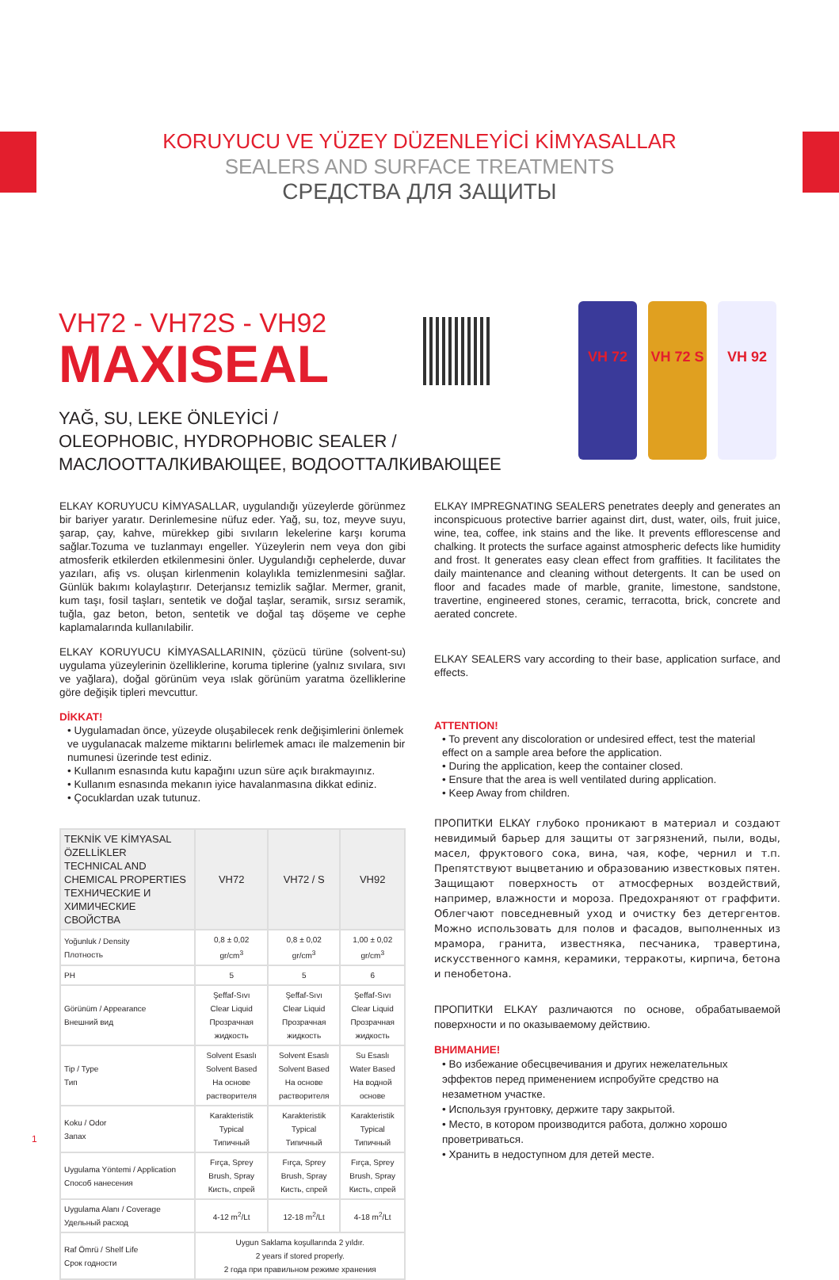KORUYUCU VE YÜZEY DÜZENLEYİCİ KİMYASALLAR
SEALERS AND SURFACE TREATMENTS
СРЕДСТВА ДЛЯ ЗАЩИТЫ
VH72 - VH72S - VH92
MAXISEAL
YAĞ, SU, LEKE ÖNLEYİCİ /
OLEOPHOBIC, HYDROPHOBIC SEALER /
МАСЛООТТАЛКИВАЮЩЕЕ, ВОДООТТАЛКИВАЮЩЕЕ
VH 72 VH 72 S
VH 92
ELKAY KORUYUCU KİMYASALLAR, uygulandığı yüzeylerde görünmez bir bariyer yaratır. Derinlemesine nüfuz eder. Yağ, su, toz, meyve suyu, şarap, çay, kahve, mürekkep gibi sıvıların lekelerine karşı koruma sağlar.Tozuma ve tuzlanmayı engeller. Yüzeylerin nem veya don gibi atmosferik etkilerden etkilenmesini önler. Uygulandığı cephelerde, duvar yazıları, afiş vs. oluşan kirlenmenin kolaylıkla temizlenmesini sağlar. Günlük bakımı kolaylaştırır. Deterjansız temizlik sağlar. Mermer, granit, kum taşı, fosil taşları, sentetik ve doğal taşlar, seramik, sırsız seramik, tuğla, gaz beton, beton, sentetik ve doğal taş döşeme ve cephe kaplamalarında kullanılabilir.
ELKAY KORUYUCU KİMYASALLARININ, çözücü türüne (solvent-su) uygulama yüzeylerinin özelliklerine, koruma tiplerine (yalnız sıvılara, sıvı ve yağlara), doğal görünüm veya ıslak görünüm yaratma özelliklerine göre değişik tipleri mevcuttur.
DİKKAT!
• Uygulamadan önce, yüzeyde oluşabilecek renk değişimlerini önlemek ve uygulanacak malzeme miktarını belirlemek amacı ile malzemenin bir numunesi üzerinde test ediniz.
• Kullanım esnasında kutu kapağını uzun süre açık bırakmayınız.
• Kullanım esnasında mekanın iyice havalanmasına dikkat ediniz.
• Çocuklardan uzak tutunuz.
| TEKNİK VE KİMYASAL ÖZELLİKLER TECHNICAL AND CHEMICAL PROPERTIES ТЕХНИЧЕСКИЕ И ХИМИЧЕСКИЕ СВОЙСТВА | VH72 | VH72 / S | VH92 |
| --- | --- | --- | --- |
| Yoğunluk / Density Плотность | 0,8 ± 0,02 gr/cm<sup>3</sup> | 0,8 ± 0,02 gr/cm<sup>3</sup> | 1,00 ± 0,02 gr/cm<sup>3</sup> |
| PH | 5 | 5 | 6 |
| Görünüm / Appearance Внешний вид | Şeffaf-Sıvı Clear Liquid Прозрачная жидкость | Şeffaf-Sıvı Clear Liquid Прозрачная жидкость | Şeffaf-Sıvı Clear Liquid Прозрачная жидкость |
| Tip / Type Тип | Solvent Esaslı Solvent Based На основе растворителя | Solvent Esaslı Solvent Based На основе растворителя | Su Esaslı Water Based На водной основе |
| Koku / Odor Запах | Karakteristik Typical Типичный | Karakteristik Typical Типичный | Karakteristik Typical Типичный |
| Uygulama Yöntemi / Application Способ нанесения | Fırça, Sprey Brush, Spray Кисть, спрей | Fırça, Sprey Brush, Spray Кисть, спрей | Fırça, Sprey Brush, Spray Кисть, спрей |
| Uygulama Alanı / Coverage Удельный расход | 4-12 m<sup>2</sup>/Lt | 12-18 m<sup>2</sup>/Lt | 4-18 m<sup>2</sup>/Lt |
| Raf Ömrü / Shelf Life Срок годности | Uygun Saklama koşullarında 2 yıldır. 2 years if stored properly. 2 года при правильном режиме хранения | | |
ELKAY IMPREGNATING SEALERS penetrates deeply and generates an inconspicuous protective barrier against dirt, dust, water, oils, fruit juice, wine, tea, coffee, ink stains and the like. It prevents efflorescense and chalking. It protects the surface against atmospheric defects like humidity and frost. It generates easy clean effect from graffities. It facilitates the daily maintenance and cleaning without detergents. It can be used on floor and facades made of marble, granite, limestone, sandstone, travertine, engineered stones, ceramic, terracotta, brick, concrete and aerated concrete.
ELKAY SEALERS vary according to their base, application surface, and effects.
ATTENTION!
• To prevent any discoloration or undesired effect, test the material effect on a sample area before the application.
• During the application, keep the container closed.
• Ensure that the area is well ventilated during application.
• Keep Away from children.
ПРОПИТКИ ELKAY глубоко проникают в материал и создают невидимый барьер для защиты от загрязнений, пыли, воды, масел, фруктового сока, вина, чая, кофе, чернил и т.п. Препятствуют выцветанию и образованию известковых пятен. Защищают поверхность от атмосферных воздействий, например, влажности и мороза. Предохраняют от граффити. Облегчают повседневный уход и очистку без детергентов. Можно использовать для полов и фасадов, выполненных из мрамора, гранита, известняка, песчаника, травертина, искусственного камня, керамики, терракоты, кирпича, бетона и пенобетона.
ПРОПИТКИ ELKAY различаются по основе, обрабатываемой поверхности и по оказываемому действию.
ВНИМАНИЕ!
• Во избежание обесцвечивания и других нежелательных эффектов перед применением испробуйте средство на незаметном участке.
• Используя грунтовку, держите тару закрытой.
• Место, в котором производится работа, должно хорошо проветриваться.
• Хранить в недоступном для детей месте.
1